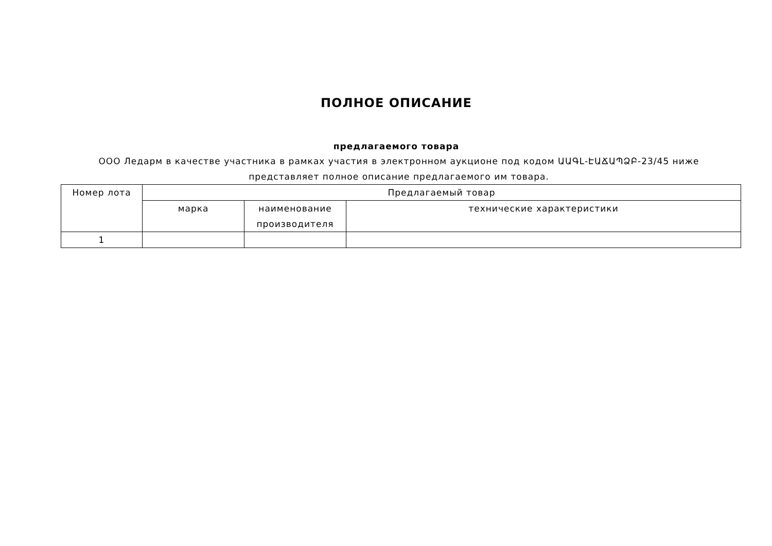ПОЛНОЕ ОПИСАНИЕ
предлагаемого товара
ООО Ледарм в качестве участника в рамках участия в электронном аукционе под кодом ԱԱԳԼ-ԷԱՃԱՊՁԲ-23/45 ниже представляет полное описание предлагаемого им товара.
| Номер лота | Предлагаемый товар | | |
| --- | --- | --- | --- |
| | марка | наименование производителя | технические характеристики |
| 1 | | | |